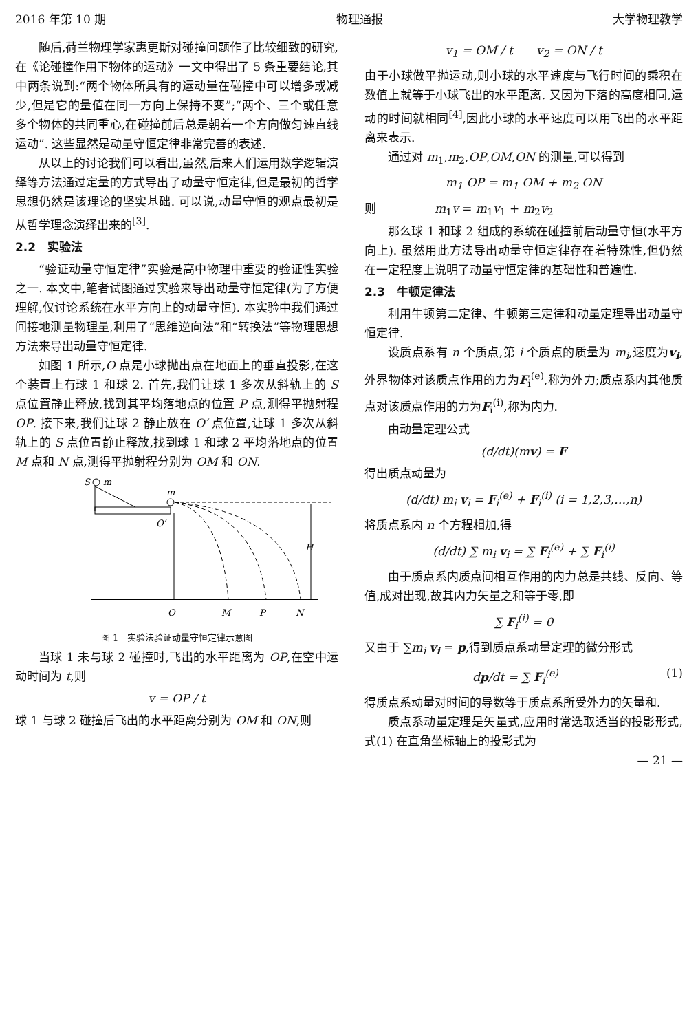2016 年第 10 期 物理通报 大学物理教学
随后,荷兰物理学家惠更斯对碰撞问题作了比较细致的研究,在《论碰撞作用下物体的运动》一文中得出了 5 条重要结论,其中两条说到:“两个物体所具有的运动量在碰撞中可以增多或减少,但是它的量值在同一方向上保持不变”;“两个、三个或任意多个物体的共同重心,在碰撞前后总是朝着一个方向做匀速直线运动”. 这些显然是动量守恒定律非常完善的表述.
从以上的讨论我们可以看出,虽然,后来人们运用数学逻辑演绎等方法通过定量的方式导出了动量守恒定律,但是最初的哲学思想仍然是该理论的坚实基础. 可以说,动量守恒的观点最初是从哲学理念演绎出来的<sup>[3]</sup>.
2.2　实验法
“验证动量守恒定律”实验是高中物理中重要的验证性实验之一. 本文中,笔者试图通过实验来导出动量守恒定律(为了方便理解,仅讨论系统在水平方向上的动量守恒). 本实验中我们通过间接地测量物理量,利用了“思维逆向法”和“转换法”等物理思想方法来导出动量守恒定律.
如图 1 所示,O 点是小球抛出点在地面上的垂直投影,在这个装置上有球 1 和球 2. 首先,我们让球 1 多次从斜轨上的 S 点位置静止释放,找到其平均落地点的位置 P 点,测得平抛射程 OP. 接下来,我们让球 2 静止放在 O′ 点位置,让球 1 多次从斜轨上的 S 点位置静止释放,找到球 1 和球 2 平均落地点的位置 M 点和 N 点,测得平抛射程分别为 OM 和 ON.
S
m
m
O′
H
O
M
P
N
图 1　实验法验证动量守恒定律示意图
当球 1 未与球 2 碰撞时,飞出的水平距离为 OP,在空中运动时间为 t,则
v = OP / t
球 1 与球 2 碰撞后飞出的水平距离分别为 OM 和 ON,则
v<sub>1</sub> = OM / t　　v<sub>2</sub> = ON / t
由于小球做平抛运动,则小球的水平速度与飞行时间的乘积在数值上就等于小球飞出的水平距离. 又因为下落的高度相同,运动的时间就相同<sup>[4]</sup>,因此小球的水平速度可以用飞出的水平距离来表示.
通过对 m<sub>1</sub>,m<sub>2</sub>,OP,OM,ON 的测量,可以得到
m<sub>1</sub> OP = m<sub>1</sub> OM + m<sub>2</sub> ON
则　　　　　m<sub>1</sub>v = m<sub>1</sub>v<sub>1</sub> + m<sub>2</sub>v<sub>2</sub>
那么球 1 和球 2 组成的系统在碰撞前后动量守恒(水平方向上). 虽然用此方法导出动量守恒定律存在着特殊性,但仍然在一定程度上说明了动量守恒定律的基础性和普遍性.
2.3　牛顿定律法
利用牛顿第二定律、牛顿第三定律和动量定理导出动量守恒定律.
设质点系有 n 个质点,第 i 个质点的质量为 m<sub>i</sub>,速度为v<sub>i</sub>,外界物体对该质点作用的力为F<sub>i</sub><sup>(e)</sup>,称为外力;质点系内其他质点对该质点作用的力为F<sub>i</sub><sup>(i)</sup>,称为内力.
由动量定理公式
(d/dt)(mv) = F
得出质点动量为
(d/dt) m<sub>i</sub> v<sub>i</sub> = F<sub>i</sub><sup>(e)</sup> + F<sub>i</sub><sup>(i)</sup> (i = 1,2,3,…,n)
将质点系内 n 个方程相加,得
(d/dt) ∑ m<sub>i</sub> v<sub>i</sub> = ∑ F<sub>i</sub><sup>(e)</sup> + ∑ F<sub>i</sub><sup>(i)</sup>
由于质点系内质点间相互作用的内力总是共线、反向、等值,成对出现,故其内力矢量之和等于零,即
∑ F<sub>i</sub><sup>(i)</sup> = 0
又由于 ∑m<sub>i</sub> v<sub>i</sub> = p,得到质点系动量定理的微分形式
dp/dt = ∑ F<sub>i</sub><sup>(e)</sup> (1)
得质点系动量对时间的导数等于质点系所受外力的矢量和.
质点系动量定理是矢量式,应用时常选取适当的投影形式,式(1) 在直角坐标轴上的投影式为
— 21 —